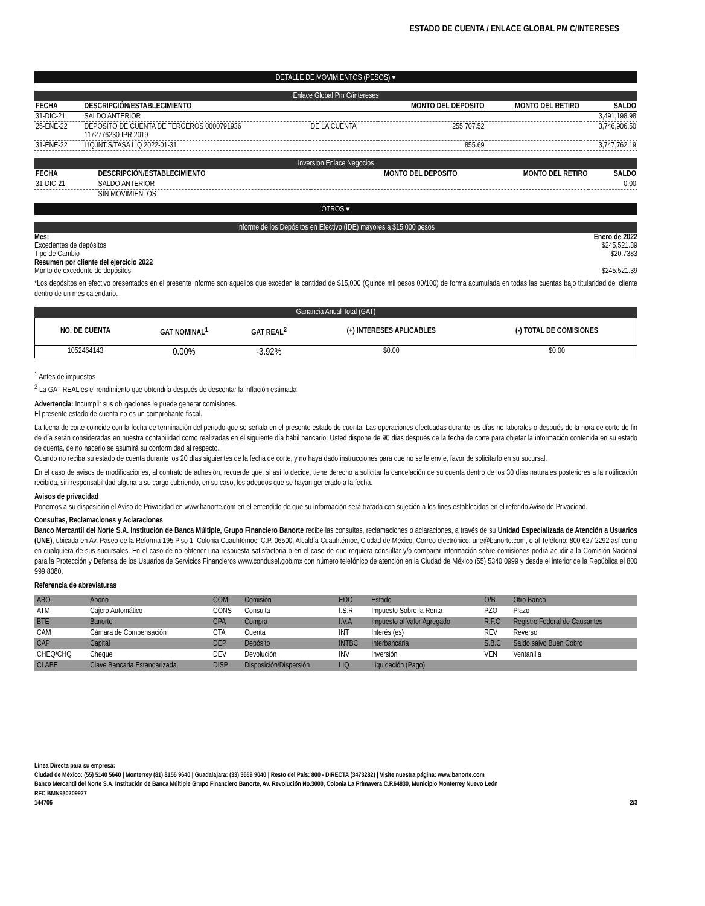ESTADO DE CUENTA / ENLACE GLOBAL PM C/INTERESES
DETALLE DE MOVIMIENTOS (PESOS) ▾
Enlace Global Pm C/intereses
| FECHA | DESCRIPCIÓN/ESTABLECIMIENTO | | MONTO DEL DEPOSITO | MONTO DEL RETIRO | SALDO |
| --- | --- | --- | --- | --- | --- |
| 31-DIC-21 | SALDO ANTERIOR | | | | 3,491,198.98 |
| 25-ENE-22 | DEPOSITO DE CUENTA DE TERCEROS 0000791936 1172776230 IPR 2019 | DE LA CUENTA | 255,707.52 | | 3,746,906.50 |
| 31-ENE-22 | LIQ.INT.S/TASA LIQ 2022-01-31 | | 855.69 | | 3,747,762.19 |
Inversion Enlace Negocios
| FECHA | DESCRIPCIÓN/ESTABLECIMIENTO | MONTO DEL DEPOSITO | MONTO DEL RETIRO | SALDO |
| --- | --- | --- | --- | --- |
| 31-DIC-21 | SALDO ANTERIOR | | | 0.00 |
| | SIN MOVIMIENTOS | | | |
OTROS ▾
Informe de los Depósitos en Efectivo (IDE) mayores a $15,000 pesos
Mes: Enero de 2022
Excedentes de depósitos $245,521.39
Tipo de Cambio $20.7383
Resumen por cliente del ejercicio 2022
Monto de excedente de depósitos $245,521.39
*Los depósitos en efectivo presentados en el presente informe son aquellos que exceden la cantidad de $15,000 (Quince mil pesos 00/100) de forma acumulada en todas las cuentas bajo titularidad del cliente dentro de un mes calendario.
Ganancia Anual Total (GAT)
| NO. DE CUENTA | GAT NOMINAL<sup>1</sup> | GAT REAL<sup>2</sup> | (+) INTERESES APLICABLES | (-) TOTAL DE COMISIONES |
| --- | --- | --- | --- | --- |
| 1052464143 | 0.00% | -3.92% | $0.00 | $0.00 |
<sup>1</sup> Antes de impuestos
<sup>2</sup> La GAT REAL es el rendimiento que obtendría después de descontar la inflación estimada
Advertencia: Incumplir sus obligaciones le puede generar comisiones.
El presente estado de cuenta no es un comprobante fiscal.
La fecha de corte coincide con la fecha de terminación del periodo que se señala en el presente estado de cuenta. Las operaciones efectuadas durante los días no laborales o después de la hora de corte de fin de día serán consideradas en nuestra contabilidad como realizadas en el siguiente día hábil bancario. Usted dispone de 90 días después de la fecha de corte para objetar la información contenida en su estado de cuenta, de no hacerlo se asumirá su conformidad al respecto.
Cuando no reciba su estado de cuenta durante los 20 días siguientes de la fecha de corte, y no haya dado instrucciones para que no se le envíe, favor de solicitarlo en su sucursal.
En el caso de avisos de modificaciones, al contrato de adhesión, recuerde que, si así lo decide, tiene derecho a solicitar la cancelación de su cuenta dentro de los 30 días naturales posteriores a la notificación recibida, sin responsabilidad alguna a su cargo cubriendo, en su caso, los adeudos que se hayan generado a la fecha.
Avisos de privacidad
Ponemos a su disposición el Aviso de Privacidad en www.banorte.com en el entendido de que su información será tratada con sujeción a los fines establecidos en el referido Aviso de Privacidad.
Consultas, Reclamaciones y Aclaraciones
Banco Mercantil del Norte S.A. Institución de Banca Múltiple, Grupo Financiero Banorte recibe las consultas, reclamaciones o aclaraciones, a través de su Unidad Especializada de Atención a Usuarios (UNE), ubicada en Av. Paseo de la Reforma 195 Piso 1, Colonia Cuauhtémoc, C.P. 06500, Alcaldía Cuauhtémoc, Ciudad de México, Correo electrónico: une@banorte.com, o al Teléfono: 800 627 2292 así como en cualquiera de sus sucursales. En el caso de no obtener una respuesta satisfactoria o en el caso de que requiera consultar y/o comparar información sobre comisiones podrá acudir a la Comisión Nacional para la Protección y Defensa de los Usuarios de Servicios Financieros www.condusef.gob.mx con número telefónico de atención en la Ciudad de México (55) 5340 0999 y desde el interior de la República el 800 999 8080.
Referencia de abreviaturas
| ABO | Abono | COM | Comisión | EDO | Estado | O/B | Otro Banco |
| ATM | Cajero Automático | CONS | Consulta | I.S.R | Impuesto Sobre la Renta | PZO | Plazo |
| BTE | Banorte | CPA | Compra | I.V.A | Impuesto al Valor Agregado | R.F.C | Registro Federal de Causantes |
| CAM | Cámara de Compensación | CTA | Cuenta | INT | Interés (es) | REV | Reverso |
| CAP | Capital | DEP | Depósito | INTBC | Interbancaria | S.B.C | Saldo salvo Buen Cobro |
| CHEQ/CHQ | Cheque | DEV | Devolución | INV | Inversión | VEN | Ventanilla |
| CLABE | Clave Bancaria Estandarizada | DISP | Disposición/Dispersión | LIQ | Liquidación (Pago) | | |
Línea Directa para su empresa:
Ciudad de México: (55) 5140 5640 | Monterrey (81) 8156 9640 | Guadalajara: (33) 3669 9040 | Resto del País: 800 - DIRECTA (3473282) | Visite nuestra página: www.banorte.com
Banco Mercantil del Norte S.A. Institución de Banca Múltiple Grupo Financiero Banorte, Av. Revolución No.3000, Colonia La Primavera C.P.64830, Municipio Monterrey Nuevo León
RFC BMN930209927
144706 2/3